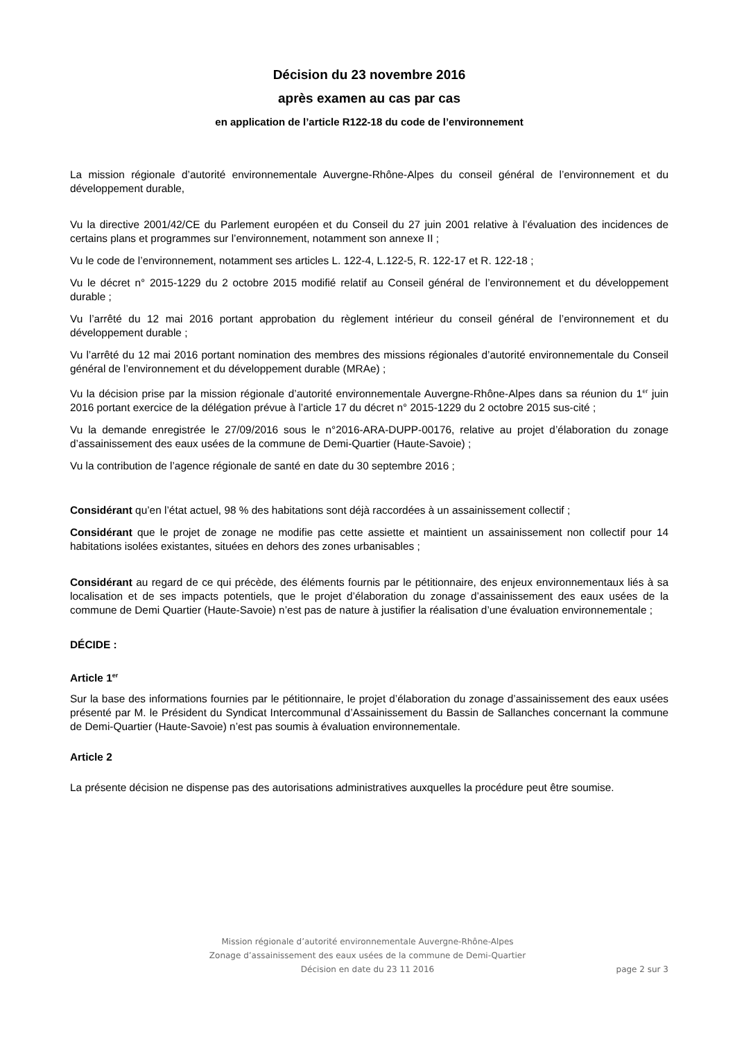Décision du 23 novembre 2016
après examen au cas par cas
en application de l’article R122-18 du code de l’environnement
La mission régionale d’autorité environnementale Auvergne-Rhône-Alpes du conseil général de l’environnement et du développement durable,
Vu la directive 2001/42/CE du Parlement européen et du Conseil du 27 juin 2001 relative à l’évaluation des incidences de certains plans et programmes sur l’environnement, notamment son annexe II ;
Vu le code de l’environnement, notamment ses articles L. 122-4, L.122-5, R. 122-17 et R. 122-18 ;
Vu le décret n° 2015-1229 du 2 octobre 2015 modifié relatif au Conseil général de l’environnement et du développement durable ;
Vu l’arrêté du 12 mai 2016 portant approbation du règlement intérieur du conseil général de l’environnement et du développement durable ;
Vu l’arrêté du 12 mai 2016 portant nomination des membres des missions régionales d’autorité environnementale du Conseil général de l’environnement et du développement durable (MRAe) ;
Vu la décision prise par la mission régionale d’autorité environnementale Auvergne-Rhône-Alpes dans sa réunion du 1<sup>er</sup> juin 2016 portant exercice de la délégation prévue à l’article 17 du décret n° 2015-1229 du 2 octobre 2015 sus-cité ;
Vu la demande enregistrée le 27/09/2016 sous le n°2016-ARA-DUPP-00176, relative au projet d’élaboration du zonage d’assainissement des eaux usées de la commune de Demi-Quartier (Haute-Savoie) ;
Vu la contribution de l’agence régionale de santé en date du 30 septembre 2016 ;
Considérant qu’en l’état actuel, 98 % des habitations sont déjà raccordées à un assainissement collectif ;
Considérant que le projet de zonage ne modifie pas cette assiette et maintient un assainissement non collectif pour 14 habitations isolées existantes, situées en dehors des zones urbanisables ;
Considérant au regard de ce qui précède, des éléments fournis par le pétitionnaire, des enjeux environnementaux liés à sa localisation et de ses impacts potentiels, que le projet d’élaboration du zonage d’assainissement des eaux usées de la commune de Demi Quartier (Haute-Savoie) n’est pas de nature à justifier la réalisation d’une évaluation environnementale ;
DÉCIDE :
Article 1<sup>er</sup>
Sur la base des informations fournies par le pétitionnaire, le projet d’élaboration du zonage d’assainissement des eaux usées présenté par M. le Président du Syndicat Intercommunal d’Assainissement du Bassin de Sallanches concernant la commune de Demi-Quartier (Haute-Savoie) n’est pas soumis à évaluation environnementale.
Article 2
La présente décision ne dispense pas des autorisations administratives auxquelles la procédure peut être soumise.
Mission régionale d’autorité environnementale Auvergne-Rhône-Alpes
Zonage d’assainissement des eaux usées de la commune de Demi-Quartier
Décision en date du 23 11 2016
page 2 sur 3